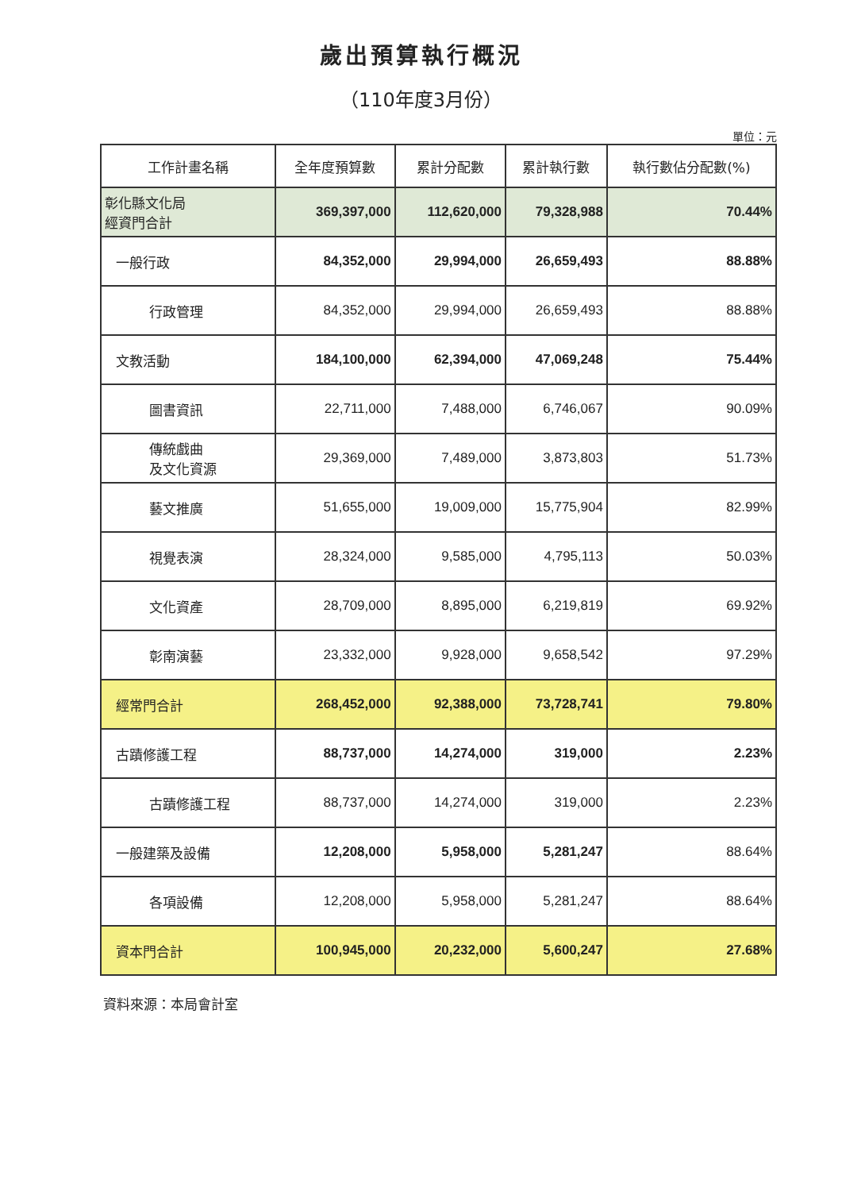歲出預算執行概況
（110年度3月份）
單位：元
| 工作計畫名稱 | 全年度預算數 | 累計分配數 | 累計執行數 | 執行數佔分配數(%) |
| --- | --- | --- | --- | --- |
| 彰化縣文化局 經資門合計 | 369,397,000 | 112,620,000 | 79,328,988 | 70.44% |
| 一般行政 | 84,352,000 | 29,994,000 | 26,659,493 | 88.88% |
| 行政管理 | 84,352,000 | 29,994,000 | 26,659,493 | 88.88% |
| 文教活動 | 184,100,000 | 62,394,000 | 47,069,248 | 75.44% |
| 圖書資訊 | 22,711,000 | 7,488,000 | 6,746,067 | 90.09% |
| 傳統戲曲 及文化資源 | 29,369,000 | 7,489,000 | 3,873,803 | 51.73% |
| 藝文推廣 | 51,655,000 | 19,009,000 | 15,775,904 | 82.99% |
| 視覺表演 | 28,324,000 | 9,585,000 | 4,795,113 | 50.03% |
| 文化資產 | 28,709,000 | 8,895,000 | 6,219,819 | 69.92% |
| 彰南演藝 | 23,332,000 | 9,928,000 | 9,658,542 | 97.29% |
| 經常門合計 | 268,452,000 | 92,388,000 | 73,728,741 | 79.80% |
| 古蹟修護工程 | 88,737,000 | 14,274,000 | 319,000 | 2.23% |
| 古蹟修護工程 | 88,737,000 | 14,274,000 | 319,000 | 2.23% |
| 一般建築及設備 | 12,208,000 | 5,958,000 | 5,281,247 | 88.64% |
| 各項設備 | 12,208,000 | 5,958,000 | 5,281,247 | 88.64% |
| 資本門合計 | 100,945,000 | 20,232,000 | 5,600,247 | 27.68% |
資料來源：本局會計室